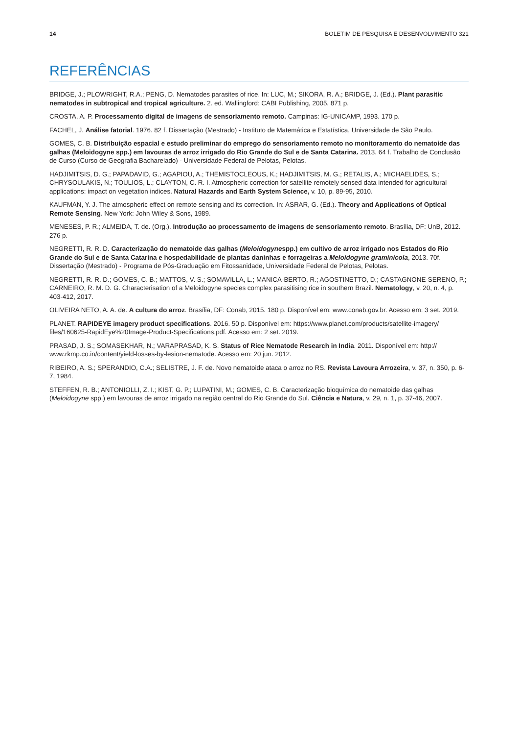14 BOLETIM DE PESQUISA E DESENVOLVIMENTO 321
REFERÊNCIAS
BRIDGE, J.; PLOWRIGHT, R.A.; PENG, D. Nematodes parasites of rice. In: LUC, M.; SIKORA, R. A.; BRIDGE, J. (Ed.). Plant parasitic nematodes in subtropical and tropical agriculture. 2. ed. Wallingford: CABI Publishing, 2005. 871 p.
CROSTA, A. P. Processamento digital de imagens de sensoriamento remoto. Campinas: IG-UNICAMP, 1993. 170 p.
FACHEL, J. Análise fatorial. 1976. 82 f. Dissertação (Mestrado) - Instituto de Matemática e Estatística, Universidade de São Paulo.
GOMES, C. B. Distribuição espacial e estudo preliminar do emprego do sensoriamento remoto no monitoramento do nematoide das galhas (Meloidogyne spp.) em lavouras de arroz irrigado do Rio Grande do Sul e de Santa Catarina. 2013. 64 f. Trabalho de Conclusão de Curso (Curso de Geografia Bacharelado) - Universidade Federal de Pelotas, Pelotas.
HADJIMITSIS, D. G.; PAPADAVID, G.; AGAPIOU, A.; THEMISTOCLEOUS, K.; HADJIMITSIS, M. G.; RETALIS, A.; MICHAELIDES, S.; CHRYSOULAKIS, N.; TOULIOS, L.; CLAYTON, C. R. I. Atmospheric correction for satellite remotely sensed data intended for agricultural applications: impact on vegetation indices. Natural Hazards and Earth System Science, v. 10, p. 89-95, 2010.
KAUFMAN, Y. J. The atmospheric effect on remote sensing and its correction. In: ASRAR, G. (Ed.). Theory and Applications of Optical Remote Sensing. New York: John Wiley & Sons, 1989.
MENESES, P. R.; ALMEIDA, T. de. (Org.). Introdução ao processamento de imagens de sensoriamento remoto. Brasília, DF: UnB, 2012. 276 p.
NEGRETTI, R. R. D. Caracterização do nematoide das galhas (Meloidogynespp.) em cultivo de arroz irrigado nos Estados do Rio Grande do Sul e de Santa Catarina e hospedabilidade de plantas daninhas e forrageiras a Meloidogyne graminicola, 2013. 70f. Dissertação (Mestrado) - Programa de Pós-Graduação em Fitossanidade, Universidade Federal de Pelotas, Pelotas.
NEGRETTI, R. R. D.; GOMES, C. B.; MATTOS, V. S.; SOMAVILLA, L.; MANICA-BERTO, R.; AGOSTINETTO, D.; CASTAGNONE-SERENO, P.; CARNEIRO, R. M. D. G. Characterisation of a Meloidogyne species complex parasitising rice in southern Brazil. Nematology, v. 20, n. 4, p. 403-412, 2017.
OLIVEIRA NETO, A. A. de. A cultura do arroz. Brasília, DF: Conab, 2015. 180 p. Disponível em: www.conab.gov.br. Acesso em: 3 set. 2019.
PLANET. RAPIDEYE imagery product specifications. 2016. 50 p. Disponível em: https://www.planet.com/products/satellite-imagery/ files/160625-RapidEye%20Image-Product-Specifications.pdf. Acesso em: 2 set. 2019.
PRASAD, J. S.; SOMASEKHAR, N.; VARAPRASAD, K. S. Status of Rice Nematode Research in India. 2011. Disponível em: http:// www.rkmp.co.in/content/yield-losses-by-lesion-nematode. Acesso em: 20 jun. 2012.
RIBEIRO, A. S.; SPERANDIO, C.A.; SELISTRE, J. F. de. Novo nematoide ataca o arroz no RS. Revista Lavoura Arrozeira, v. 37, n. 350, p. 6-7, 1984.
STEFFEN, R. B.; ANTONIOLLI, Z. I.; KIST, G. P.; LUPATINI, M.; GOMES, C. B. Caracterização bioquímica do nematoide das galhas (Meloidogyne spp.) em lavouras de arroz irrigado na região central do Rio Grande do Sul. Ciência e Natura, v. 29, n. 1, p. 37-46, 2007.